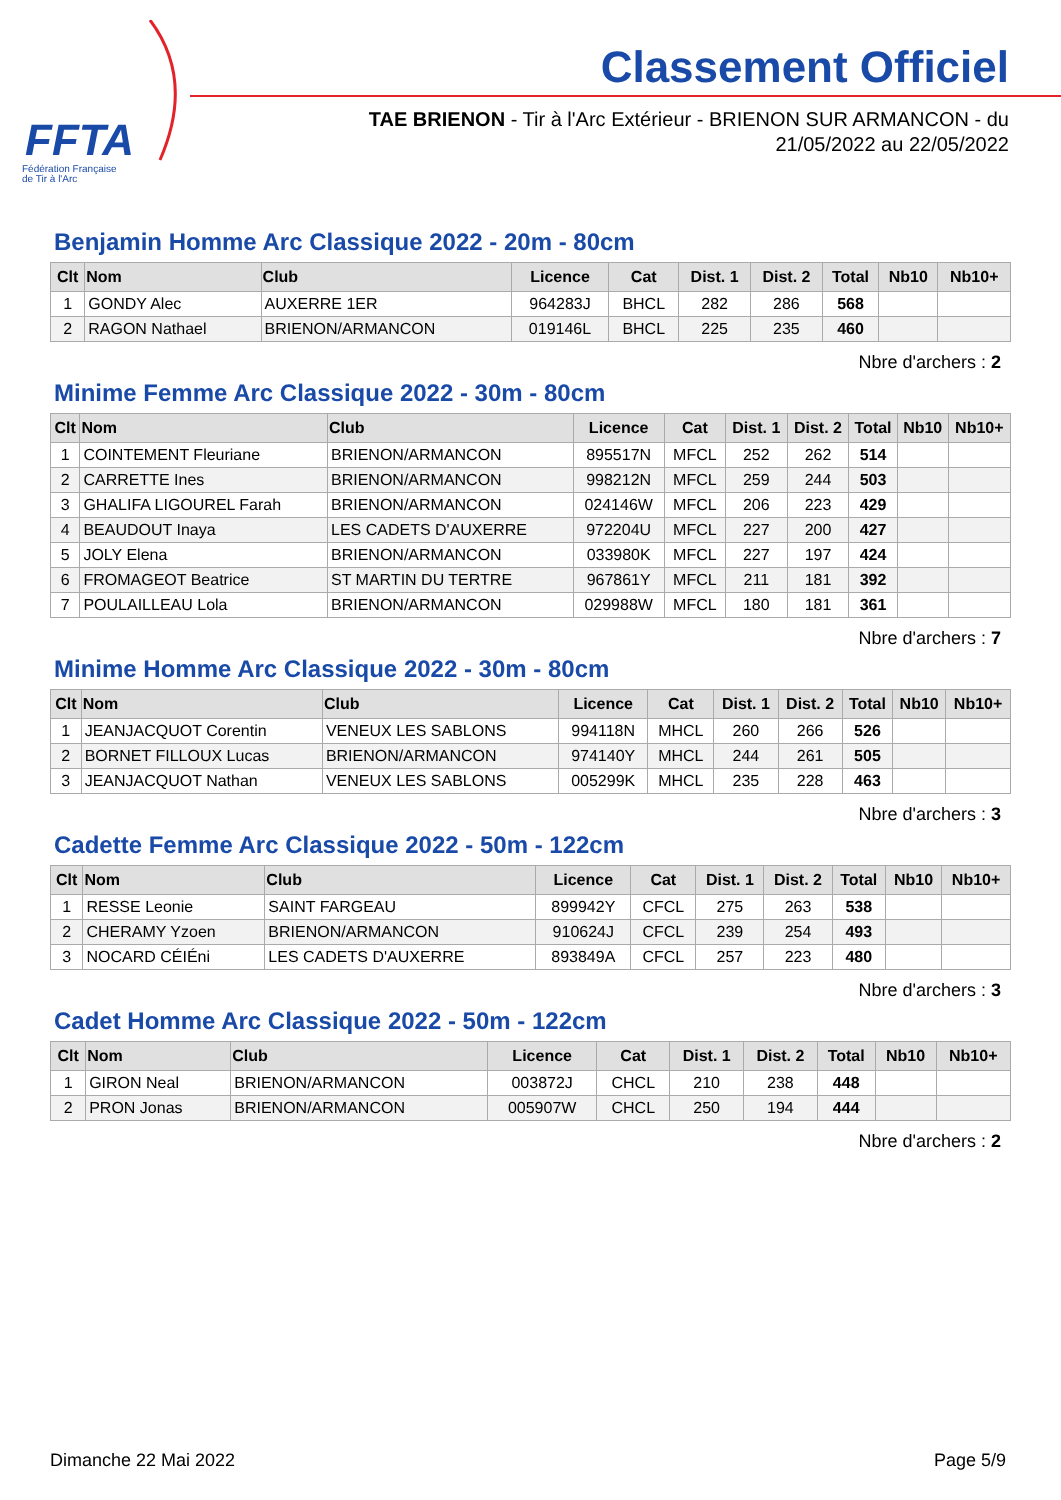FFTA
Fédération Française
de Tir à l'Arc
Classement Officiel
TAE BRIENON - Tir à l'Arc Extérieur - BRIENON SUR ARMANCON - du
21/05/2022 au 22/05/2022
Benjamin Homme Arc Classique 2022 - 20m - 80cm
| Clt | Nom | Club | Licence | Cat | Dist. 1 | Dist. 2 | Total | Nb10 | Nb10+ |
| --- | --- | --- | --- | --- | --- | --- | --- | --- | --- |
| 1 | GONDY Alec | AUXERRE 1ER | 964283J | BHCL | 282 | 286 | 568 | | |
| 2 | RAGON Nathael | BRIENON/ARMANCON | 019146L | BHCL | 225 | 235 | 460 | | |
Nbre d'archers : 2
Minime Femme Arc Classique 2022 - 30m - 80cm
| Clt | Nom | Club | Licence | Cat | Dist. 1 | Dist. 2 | Total | Nb10 | Nb10+ |
| --- | --- | --- | --- | --- | --- | --- | --- | --- | --- |
| 1 | COINTEMENT Fleuriane | BRIENON/ARMANCON | 895517N | MFCL | 252 | 262 | 514 | | |
| 2 | CARRETTE Ines | BRIENON/ARMANCON | 998212N | MFCL | 259 | 244 | 503 | | |
| 3 | GHALIFA LIGOUREL Farah | BRIENON/ARMANCON | 024146W | MFCL | 206 | 223 | 429 | | |
| 4 | BEAUDOUT Inaya | LES CADETS D'AUXERRE | 972204U | MFCL | 227 | 200 | 427 | | |
| 5 | JOLY Elena | BRIENON/ARMANCON | 033980K | MFCL | 227 | 197 | 424 | | |
| 6 | FROMAGEOT Beatrice | ST MARTIN DU TERTRE | 967861Y | MFCL | 211 | 181 | 392 | | |
| 7 | POULAILLEAU Lola | BRIENON/ARMANCON | 029988W | MFCL | 180 | 181 | 361 | | |
Nbre d'archers : 7
Minime Homme Arc Classique 2022 - 30m - 80cm
| Clt | Nom | Club | Licence | Cat | Dist. 1 | Dist. 2 | Total | Nb10 | Nb10+ |
| --- | --- | --- | --- | --- | --- | --- | --- | --- | --- |
| 1 | JEANJACQUOT Corentin | VENEUX LES SABLONS | 994118N | MHCL | 260 | 266 | 526 | | |
| 2 | BORNET FILLOUX Lucas | BRIENON/ARMANCON | 974140Y | MHCL | 244 | 261 | 505 | | |
| 3 | JEANJACQUOT Nathan | VENEUX LES SABLONS | 005299K | MHCL | 235 | 228 | 463 | | |
Nbre d'archers : 3
Cadette Femme Arc Classique 2022 - 50m - 122cm
| Clt | Nom | Club | Licence | Cat | Dist. 1 | Dist. 2 | Total | Nb10 | Nb10+ |
| --- | --- | --- | --- | --- | --- | --- | --- | --- | --- |
| 1 | RESSE Leonie | SAINT FARGEAU | 899942Y | CFCL | 275 | 263 | 538 | | |
| 2 | CHERAMY Yzoen | BRIENON/ARMANCON | 910624J | CFCL | 239 | 254 | 493 | | |
| 3 | NOCARD CÉIÉni | LES CADETS D'AUXERRE | 893849A | CFCL | 257 | 223 | 480 | | |
Nbre d'archers : 3
Cadet Homme Arc Classique 2022 - 50m - 122cm
| Clt | Nom | Club | Licence | Cat | Dist. 1 | Dist. 2 | Total | Nb10 | Nb10+ |
| --- | --- | --- | --- | --- | --- | --- | --- | --- | --- |
| 1 | GIRON Neal | BRIENON/ARMANCON | 003872J | CHCL | 210 | 238 | 448 | | |
| 2 | PRON Jonas | BRIENON/ARMANCON | 005907W | CHCL | 250 | 194 | 444 | | |
Nbre d'archers : 2
Dimanche 22 Mai 2022 Page 5/9